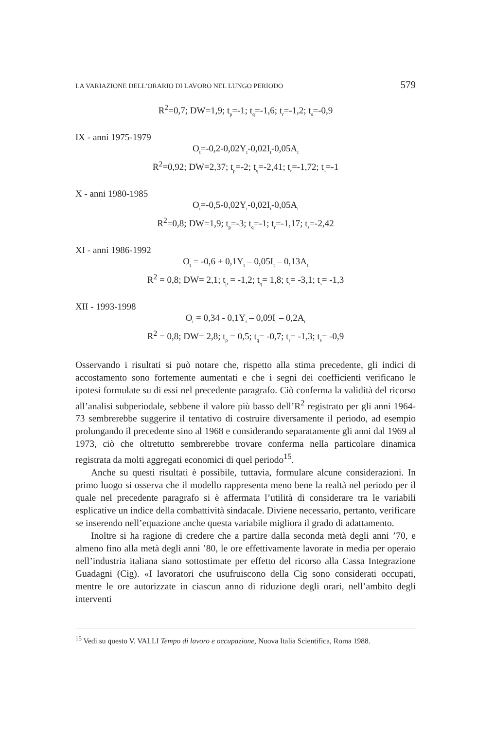LA VARIAZIONE DELL’ORARIO DI LAVORO NEL LUNGO PERIODO 579
R<sup>2</sup>=0,7; DW=1,9; t<sub>p</sub>=-1; t<sub>q</sub>=-1,6; t<sub>r</sub>=-1,2; t<sub>s</sub>=-0,9
IX - anni 1975-1979
O<sub>t</sub>=-0,2-0,02Y<sub>t</sub>-0,02I<sub>t</sub>-0,05A<sub>t</sub>
R<sup>2</sup>=0,92; DW=2,37; t<sub>p</sub>=-2; t<sub>q</sub>=-2,41; t<sub>r</sub>=-1,72; t<sub>s</sub>=-1
X - anni 1980-1985
O<sub>t</sub>=-0,5-0,02Y<sub>t</sub>-0,02I<sub>t</sub>-0,05A<sub>t</sub>
R<sup>2</sup>=0,8; DW=1,9; t<sub>p</sub>=-3; t<sub>q</sub>=-1; t<sub>r</sub>=-1,17; t<sub>s</sub>=-2,42
XI - anni 1986-1992
O<sub>t</sub> = -0,6 + 0,1Y<sub>t</sub> – 0,05I<sub>t</sub> – 0,13A<sub>t</sub>
R<sup>2</sup> = 0,8; DW= 2,1; t<sub>p</sub> = -1,2; t<sub>q</sub>= 1,8; t<sub>r</sub>= -3,1; t<sub>s</sub>= -1,3
XII - 1993-1998
O<sub>t</sub> = 0,34 - 0,1Y<sub>t</sub> – 0,09I<sub>t</sub> – 0,2A<sub>t</sub>
R<sup>2</sup> = 0,8; DW= 2,8; t<sub>p</sub> = 0,5; t<sub>q</sub>= -0,7; t<sub>r</sub>= -1,3; t<sub>s</sub>= -0,9
Osservando i risultati si può notare che, rispetto alla stima precedente, gli indici di accostamento sono fortemente aumentati e che i segni dei coefficienti verificano le ipotesi formulate su di essi nel precedente paragrafo. Ciò conferma la validità del ricorso all’analisi subperiodale, sebbene il valore più basso dell’R<sup>2</sup> registrato per gli anni 1964-73 sembrerebbe suggerire il tentativo di costruire diversamente il periodo, ad esempio prolungando il precedente sino al 1968 e considerando separatamente gli anni dal 1969 al 1973, ciò che oltretutto sembrerebbe trovare conferma nella particolare dinamica registrata da molti aggregati economici di quel periodo<sup>15</sup>.
Anche su questi risultati è possibile, tuttavia, formulare alcune considerazioni. In primo luogo si osserva che il modello rappresenta meno bene la realtà nel periodo per il quale nel precedente paragrafo si è affermata l’utilità di considerare tra le variabili esplicative un indice della combattività sindacale. Diviene necessario, pertanto, verificare se inserendo nell’equazione anche questa variabile migliora il grado di adattamento.
Inoltre si ha ragione di credere che a partire dalla seconda metà degli anni ’70, e almeno fino alla metà degli anni ’80, le ore effettivamente lavorate in media per operaio nell’industria italiana siano sottostimate per effetto del ricorso alla Cassa Integrazione Guadagni (Cig). «I lavoratori che usufruiscono della Cig sono considerati occupati, mentre le ore autorizzate in ciascun anno di riduzione degli orari, nell’ambito degli interventi
<sup>15</sup> Vedi su questo V. VALLI Tempo di lavoro e occupazione, Nuova Italia Scientifica, Roma 1988.